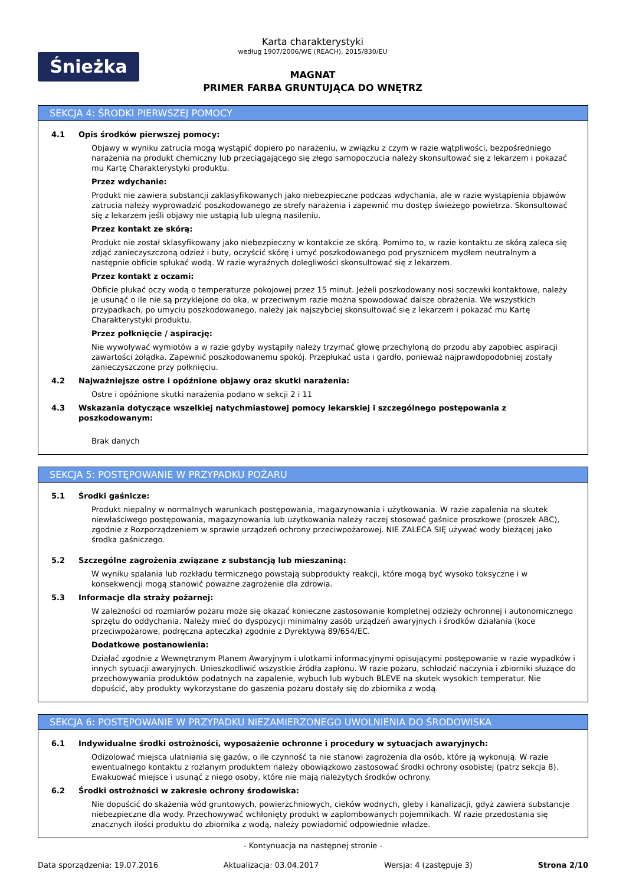Śnieżka
Karta charakterystyki
według 1907/2006/WE (REACH), 2015/830/EU
MAGNAT
PRIMER FARBA GRUNTUJĄCA DO WNĘTRZ
SEKCJA 4: ŚRODKI PIERWSZEJ POMOCY
4.1 Opis środków pierwszej pomocy:
Objawy w wyniku zatrucia mogą wystąpić dopiero po narażeniu, w związku z czym w razie wątpliwości, bezpośredniego narażenia na produkt chemiczny lub przeciągającego się złego samopoczucia należy skonsultować się z lekarzem i pokazać mu Kartę Charakterystyki produktu.
Przez wdychanie:
Produkt nie zawiera substancji zaklasyfikowanych jako niebezpieczne podczas wdychania, ale w razie wystąpienia objawów zatrucia należy wyprowadzić poszkodowanego ze strefy narażenia i zapewnić mu dostęp świeżego powietrza. Skonsultować się z lekarzem jeśli objawy nie ustąpią lub ulegną nasileniu.
Przez kontakt ze skórą:
Produkt nie został sklasyfikowany jako niebezpieczny w kontakcie ze skórą. Pomimo to, w razie kontaktu ze skórą zaleca się zdjąć zanieczyszczoną odzież i buty, oczyścić skórę i umyć poszkodowanego pod prysznicem mydłem neutralnym a następnie obficie spłukać wodą. W razie wyraźnych dolegliwości skonsultować się z lekarzem.
Przez kontakt z oczami:
Obficie płukać oczy wodą o temperaturze pokojowej przez 15 minut. Jeżeli poszkodowany nosi soczewki kontaktowe, należy je usunąć o ile nie są przyklejone do oka, w przeciwnym razie można spowodować dalsze obrażenia. We wszystkich przypadkach, po umyciu poszkodowanego, należy jak najszybciej skonsultować się z lekarzem i pokazać mu Kartę Charakterystyki produktu.
Przez połknięcie / aspirację:
Nie wywoływać wymiotów a w razie gdyby wystąpiły należy trzymać głowę przechyloną do przodu aby zapobiec aspiracji zawartości żołądka. Zapewnić poszkodowanemu spokój. Przepłukać usta i gardło, ponieważ najprawdopodobniej zostały zanieczyszczone przy połknięciu.
4.2 Najważniejsze ostre i opóźnione objawy oraz skutki narażenia:
Ostre i opóźnione skutki narażenia podano w sekcji 2 i 11
4.3 Wskazania dotyczące wszelkiej natychmiastowej pomocy lekarskiej i szczególnego postępowania z poszkodowanym:
Brak danych
SEKCJA 5: POSTĘPOWANIE W PRZYPADKU POŻARU
5.1 Środki gaśnicze:
Produkt niepalny w normalnych warunkach postępowania, magazynowania i użytkowania. W razie zapalenia na skutek niewłaściwego postępowania, magazynowania lub użytkowania należy raczej stosować gaśnice proszkowe (proszek ABC), zgodnie z Rozporządzeniem w sprawie urządzeń ochrony przeciwpożarowej. NIE ZALECA SIĘ używać wody bieżącej jako środka gaśniczego.
5.2 Szczególne zagrożenia związane z substancją lub mieszaniną:
W wyniku spalania lub rozkładu termicznego powstają subprodukty reakcji, które mogą być wysoko toksyczne i w konsekwencji mogą stanowić poważne zagrożenie dla zdrowia.
5.3 Informacje dla straży pożarnej:
W zależności od rozmiarów pożaru może się okazać konieczne zastosowanie kompletnej odzieży ochronnej i autonomicznego sprzętu do oddychania. Należy mieć do dyspozycji minimalny zasób urządzeń awaryjnych i środków działania (koce przeciwpożarowe, podręczna apteczka) zgodnie z Dyrektywą 89/654/EC.
Dodatkowe postanowienia:
Działać zgodnie z Wewnętrznym Planem Awaryjnym i ulotkami informacyjnymi opisującymi postępowanie w razie wypadków i innych sytuacji awaryjnych. Unieszkodliwić wszystkie źródła zapłonu. W razie pożaru, schłodzić naczynia i zbiorniki służące do przechowywania produktów podatnych na zapalenie, wybuch lub wybuch BLEVE na skutek wysokich temperatur. Nie dopuścić, aby produkty wykorzystane do gaszenia pożaru dostały się do zbiornika z wodą.
SEKCJA 6: POSTĘPOWANIE W PRZYPADKU NIEZAMIERZONEGO UWOLNIENIA DO ŚRODOWISKA
6.1 Indywidualne środki ostrożności, wyposażenie ochronne i procedury w sytuacjach awaryjnych:
Odizolować miejsca ulatniania się gazów, o ile czynność ta nie stanowi zagrożenia dla osób, które ją wykonują. W razie ewentualnego kontaktu z rozlanym produktem należy obowiązkowo zastosować środki ochrony osobistej (patrz sekcja 8). Ewakuować miejsce i usunąć z niego osoby, które nie mają należytych środków ochrony.
6.2 Środki ostrożności w zakresie ochrony środowiska:
Nie dopuścić do skażenia wód gruntowych, powierzchniowych, cieków wodnych, gleby i kanalizacji, gdyż zawiera substancje niebezpieczne dla wody. Przechowywać wchłonięty produkt w zaplombowanych pojemnikach. W razie przedostania się znacznych ilości produktu do zbiornika z wodą, należy powiadomić odpowiednie władze.
- Kontynuacja na następnej stronie -
Data sporządzenia: 19.07.2016 Aktualizacja: 03.04.2017 Wersja: 4 (zastępuje 3) Strona 2/10